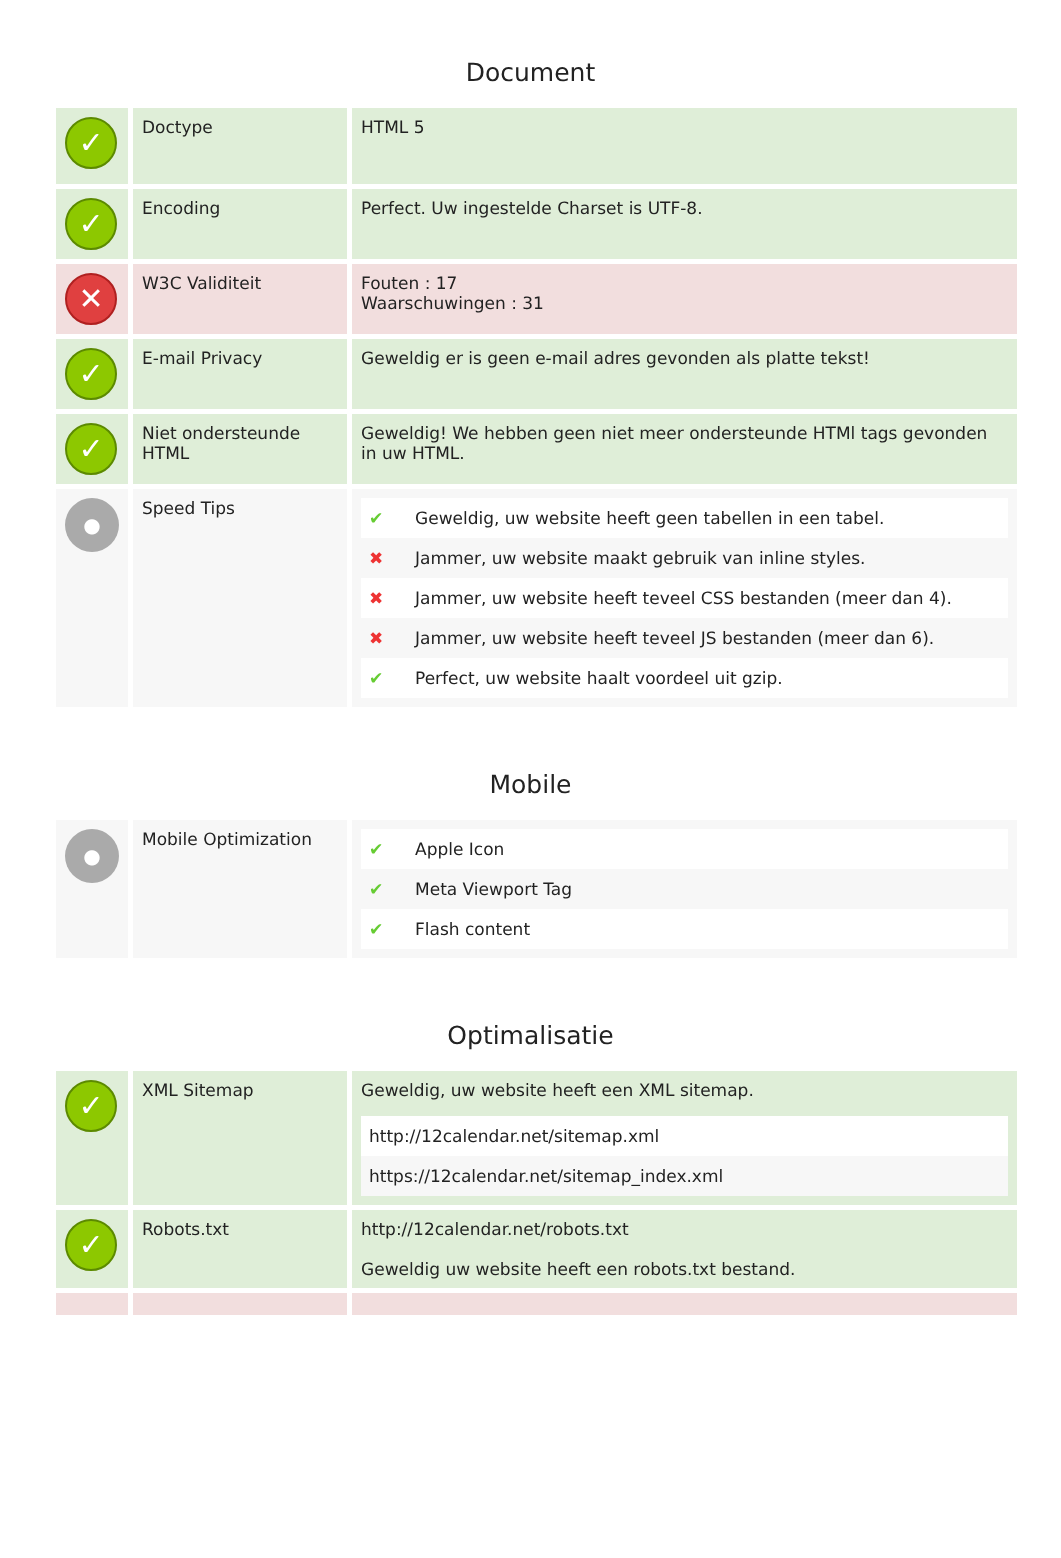Document
| ✓ | Doctype | HTML 5 |
| ✓ | Encoding | Perfect. Uw ingestelde Charset is UTF-8. |
| ✕ | W3C Validiteit | Fouten : 17 Waarschuwingen : 31 |
| ✓ | E-mail Privacy | Geweldig er is geen e-mail adres gevonden als platte tekst! |
| ✓ | Niet ondersteunde HTML | Geweldig! We hebben geen niet meer ondersteunde HTMl tags gevonden in uw HTML. |
| ● | Speed Tips | / ✔ / Geweldig, uw website heeft geen tabellen in een tabel. / / ✖ / Jammer, uw website maakt gebruik van inline styles. / / ✖ / Jammer, uw website heeft teveel CSS bestanden (meer dan 4). / / ✖ / Jammer, uw website heeft teveel JS bestanden (meer dan 6). / / ✔ / Perfect, uw website haalt voordeel uit gzip. / |
Mobile
| ● | Mobile Optimization | / ✔ / Apple Icon / / ✔ / Meta Viewport Tag / / ✔ / Flash content / |
Optimalisatie
| ✓ | XML Sitemap | Geweldig, uw website heeft een XML sitemap. / http://12calendar.net/sitemap.xml / / https://12calendar.net/sitemap_index.xml / |
| ✓ | Robots.txt | http://12calendar.net/robots.txt Geweldig uw website heeft een robots.txt bestand. |